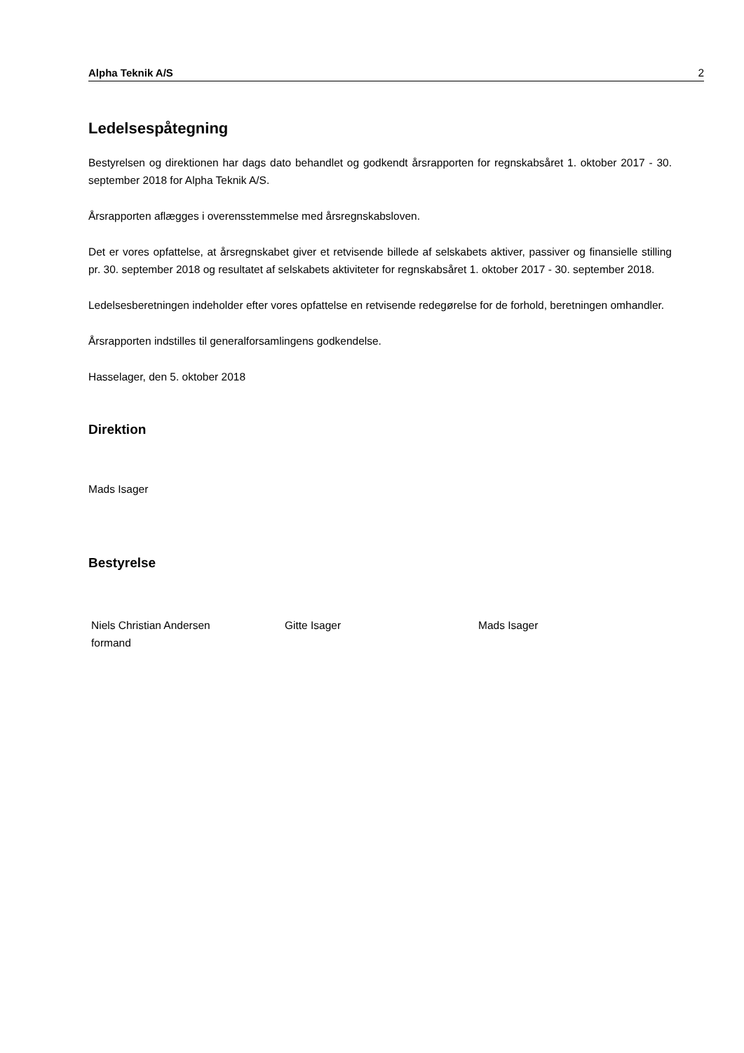Alpha Teknik A/S 2
Ledelsespåtegning
Bestyrelsen og direktionen har dags dato behandlet og godkendt årsrapporten for regnskabsåret 1. oktober 2017 - 30. september 2018 for Alpha Teknik A/S.
Årsrapporten aflægges i overensstemmelse med årsregnskabsloven.
Det er vores opfattelse, at årsregnskabet giver et retvisende billede af selskabets aktiver, passiver og finansielle stilling pr. 30. september 2018 og resultatet af selskabets aktiviteter for regnskabsåret 1. oktober 2017 - 30. september 2018.
Ledelsesberetningen indeholder efter vores opfattelse en retvisende redegørelse for de forhold, beretningen omhandler.
Årsrapporten indstilles til generalforsamlingens godkendelse.
Hasselager, den 5. oktober 2018
Direktion
Mads Isager
Bestyrelse
Niels Christian Andersen
formand
Gitte Isager Mads Isager